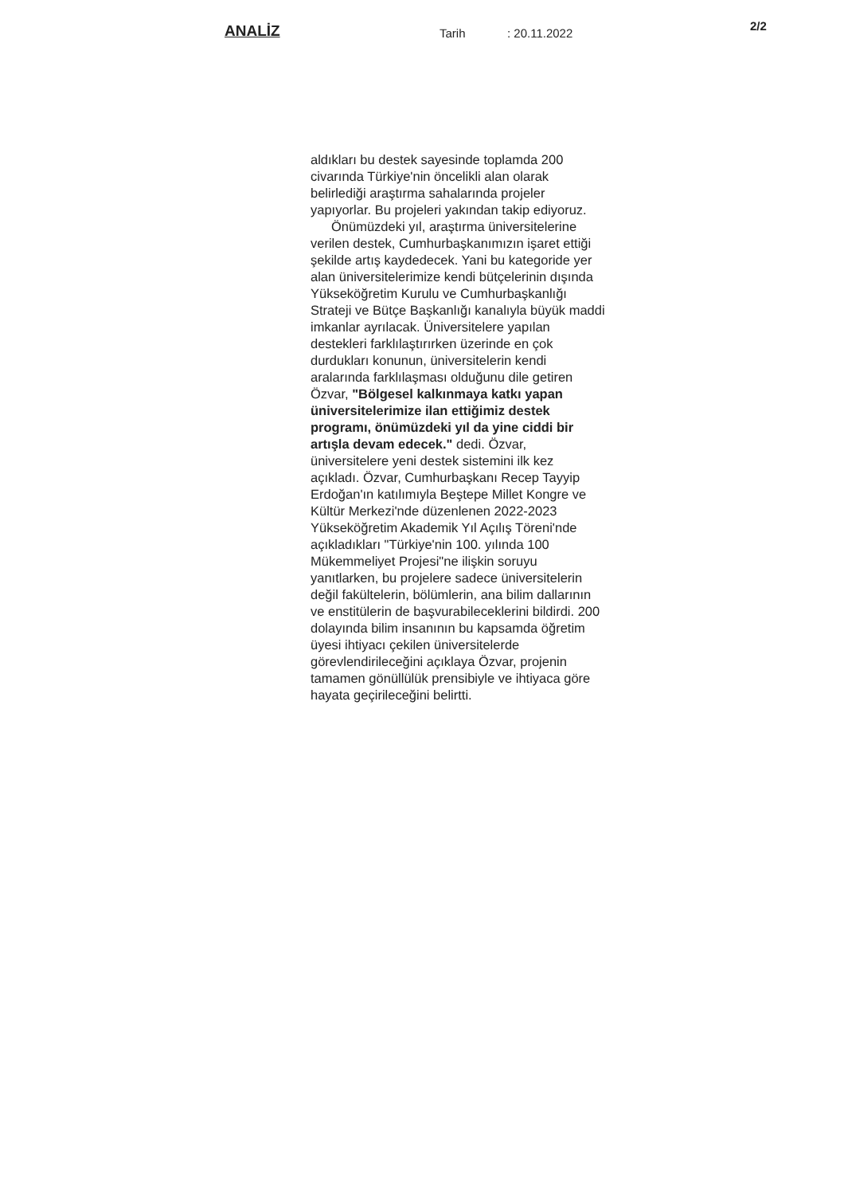ANALİZ
Tarih: 20.11.2022
2/2
aldıkları bu destek sayesinde toplamda 200 civarında Türkiye'nin öncelikli alan olarak belirlediği araştırma sahalarında projeler yapıyorlar. Bu projeleri yakından takip ediyoruz.
Önümüzdeki yıl, araştırma üniversitelerine verilen destek, Cumhurbaşkanımızın işaret ettiği şekilde artış kaydedecek. Yani bu kategoride yer alan üniversitelerimize kendi bütçelerinin dışında Yükseköğretim Kurulu ve Cumhurbaşkanlığı Strateji ve Bütçe Başkanlığı kanalıyla büyük maddi imkanlar ayrılacak. Üniversitelere yapılan destekleri farklılaştırırken üzerinde en çok durdukları konunun, üniversitelerin kendi aralarında farklılaşması olduğunu dile getiren Özvar, "Bölgesel kalkınmaya katkı yapan üniversitelerimize ilan ettiğimiz destek programı, önümüzdeki yıl da yine ciddi bir artışla devam edecek." dedi. Özvar, üniversitelere yeni destek sistemini ilk kez açıkladı. Özvar, Cumhurbaşkanı Recep Tayyip Erdoğan'ın katılımıyla Beştepe Millet Kongre ve Kültür Merkezi'nde düzenlenen 2022-2023 Yükseköğretim Akademik Yıl Açılış Töreni'nde açıkladıkları "Türkiye'nin 100. yılında 100 Mükemmeliyet Projesi"ne ilişkin soruyu yanıtlarken, bu projelere sadece üniversitelerin değil fakültelerin, bölümlerin, ana bilim dallarının ve enstitülerin de başvurabileceklerini bildirdi. 200 dolayında bilim insanının bu kapsamda öğretim üyesi ihtiyacı çekilen üniversitelerde görevlendirileceğini açıklaya Özvar, projenin tamamen gönüllülük prensibiyle ve ihtiyaca göre hayata geçirileceğini belirtti.